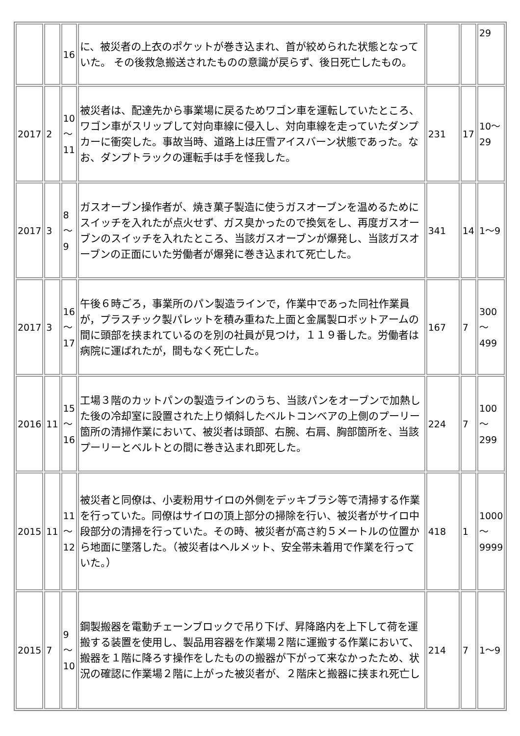| | | 16 | に、被災者の上衣のポケットが巻き込まれ、首が絞められた状態となっていた。 その後救急搬送されたものの意識が戻らず、後日死亡したもの。 | | | 29 |
| 2017 | 2 | 10 ～ 11 | 被災者は、配達先から事業場に戻るためワゴン車を運転していたところ、ワゴン車がスリップして対向車線に侵入し、対向車線を走っていたダンプカーに衝突した。事故当時、道路上は圧雪アイスバーン状態であった。なお、ダンプトラックの運転手は手を怪我した。 | 231 | 17 | 10～ 29 |
| 2017 | 3 | 8 ～ 9 | ガスオーブン操作者が、焼き菓子製造に使うガスオーブンを温めるためにスイッチを入れたが点火せず、ガス臭かったので換気をし、再度ガスオーブンのスイッチを入れたところ、当該ガスオーブンが爆発し、当該ガスオーブンの正面にいた労働者が爆発に巻き込まれて死亡した。 | 341 | 14 | 1～9 |
| 2017 | 3 | 16 ～ 17 | 午後６時ごろ，事業所のパン製造ラインで，作業中であった同社作業員が，プラスチック製パレットを積み重ねた上面と金属製ロボットアームの間に頭部を挟まれているのを別の社員が見つけ，１１９番した。労働者は病院に運ばれたが，間もなく死亡した。 | 167 | 7 | 300 ～ 499 |
| 2016 | 11 | 15 ～ 16 | 工場３階のカットパンの製造ラインのうち、当該パンをオーブンで加熱した後の冷却室に設置された上り傾斜したベルトコンベアの上側のプーリー箇所の清掃作業において、被災者は頭部、右腕、右肩、胸部箇所を、当該プーリーとベルトとの間に巻き込まれ即死した。 | 224 | 7 | 100 ～ 299 |
| 2015 | 11 | 11 ～ 12 | 被災者と同僚は、小麦粉用サイロの外側をデッキブラシ等で清掃する作業を行っていた。同僚はサイロの頂上部分の掃除を行い、被災者がサイロ中段部分の清掃を行っていた。その時、被災者が高さ約５メートルの位置から地面に墜落した。（被災者はヘルメット、安全帯未着用で作業を行っていた。） | 418 | 1 | 1000 ～ 9999 |
| 2015 | 7 | 9 ～ 10 | 鋼製搬器を電動チェーンブロックで吊り下げ、昇降路内を上下して荷を運搬する装置を使用し、製品用容器を作業場２階に運搬する作業において、搬器を１階に降ろす操作をしたものの搬器が下がって来なかったため、状況の確認に作業場２階に上がった被災者が、２階床と搬器に挟まれ死亡し | 214 | 7 | 1～9 |